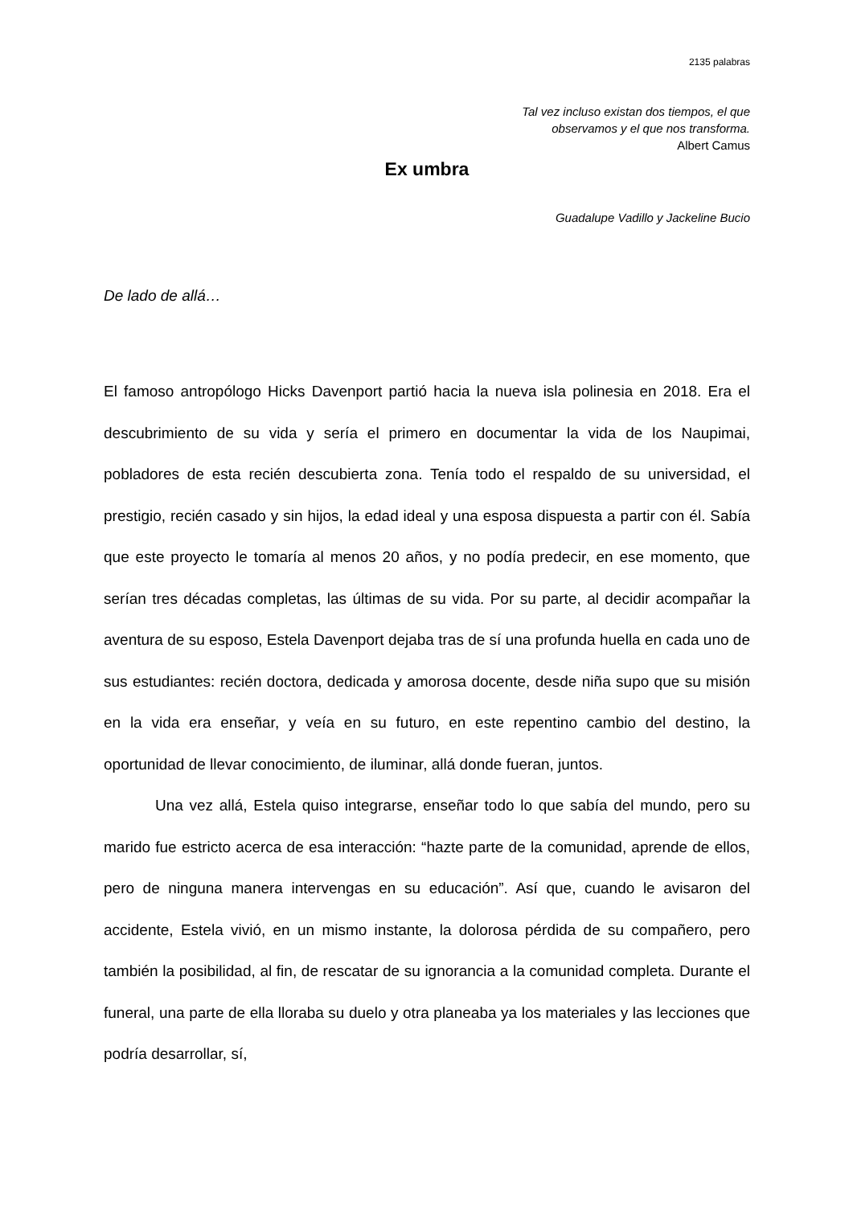2135 palabras
Tal vez incluso existan dos tiempos, el que
observamos y el que nos transforma.
Albert Camus
Ex umbra
Guadalupe Vadillo y Jackeline Bucio
De lado de allá…
El famoso antropólogo Hicks Davenport partió hacia la nueva isla polinesia en 2018. Era el descubrimiento de su vida y sería el primero en documentar la vida de los Naupimai, pobladores de esta recién descubierta zona. Tenía todo el respaldo de su universidad, el prestigio, recién casado y sin hijos, la edad ideal y una esposa dispuesta a partir con él. Sabía que este proyecto le tomaría al menos 20 años, y no podía predecir, en ese momento, que serían tres décadas completas, las últimas de su vida. Por su parte, al decidir acompañar la aventura de su esposo, Estela Davenport dejaba tras de sí una profunda huella en cada uno de sus estudiantes: recién doctora, dedicada y amorosa docente, desde niña supo que su misión en la vida era enseñar, y veía en su futuro, en este repentino cambio del destino, la oportunidad de llevar conocimiento, de iluminar, allá donde fueran, juntos.
Una vez allá, Estela quiso integrarse, enseñar todo lo que sabía del mundo, pero su marido fue estricto acerca de esa interacción: “hazte parte de la comunidad, aprende de ellos, pero de ninguna manera intervengas en su educación”. Así que, cuando le avisaron del accidente, Estela vivió, en un mismo instante, la dolorosa pérdida de su compañero, pero también la posibilidad, al fin, de rescatar de su ignorancia a la comunidad completa. Durante el funeral, una parte de ella lloraba su duelo y otra planeaba ya los materiales y las lecciones que podría desarrollar, sí,